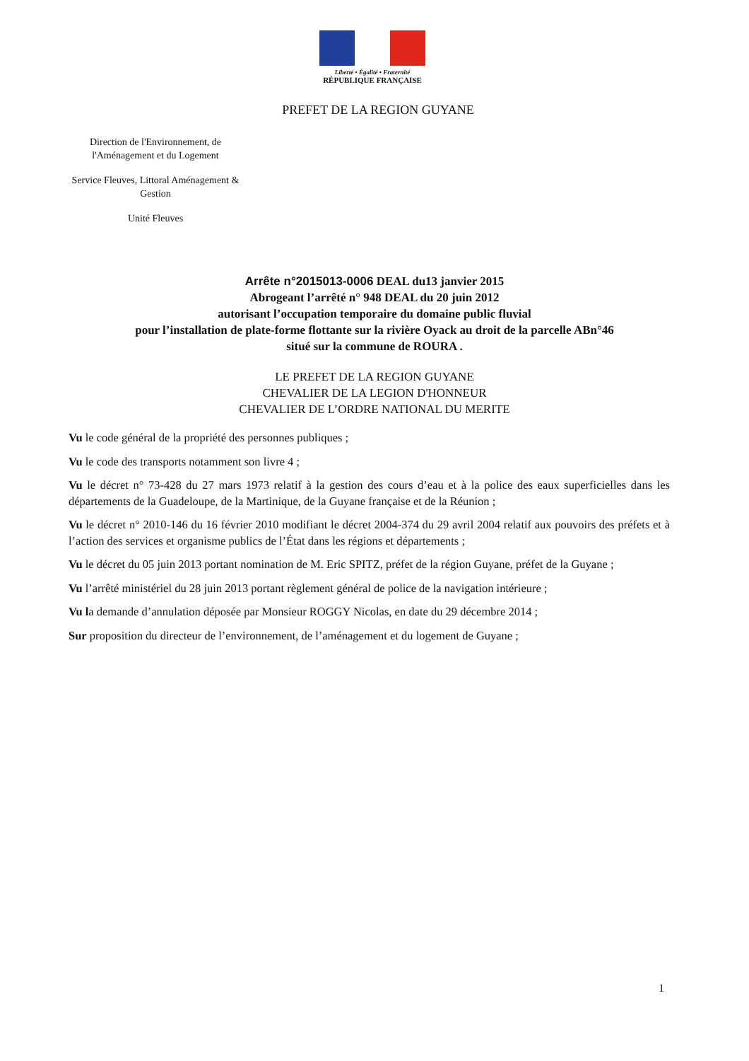Liberté • Égalité • Fraternité
RÉPUBLIQUE FRANÇAISE
PREFET DE LA REGION GUYANE
Direction de l'Environnement, de l'Aménagement et du Logement
Service Fleuves, Littoral Aménagement & Gestion
Unité Fleuves
Arrête n°2015013-0006 DEAL du13 janvier 2015
Abrogeant l’arrêté n° 948 DEAL du 20 juin 2012
autorisant l’occupation temporaire du domaine public fluvial
pour l’installation de plate-forme flottante sur la rivière Oyack au droit de la parcelle ABn°46
situé sur la commune de ROURA .
LE PREFET DE LA REGION GUYANE
CHEVALIER DE LA LEGION D'HONNEUR
CHEVALIER DE L’ORDRE NATIONAL DU MERITE
Vu le code général de la propriété des personnes publiques ;
Vu le code des transports notamment son livre 4 ;
Vu le décret n° 73-428 du 27 mars 1973 relatif à la gestion des cours d’eau et à la police des eaux superficielles dans les départements de la Guadeloupe, de la Martinique, de la Guyane française et de la Réunion ;
Vu le décret n° 2010-146 du 16 février 2010 modifiant le décret 2004-374 du 29 avril 2004 relatif aux pouvoirs des préfets et à l’action des services et organisme publics de l’État dans les régions et départements ;
Vu le décret du 05 juin 2013 portant nomination de M. Eric SPITZ, préfet de la région Guyane, préfet de la Guyane ;
Vu l’arrêté ministériel du 28 juin 2013 portant règlement général de police de la navigation intérieure ;
Vu la demande d’annulation déposée par Monsieur ROGGY Nicolas, en date du 29 décembre 2014 ;
Sur proposition du directeur de l’environnement, de l’aménagement et du logement de Guyane ;
1